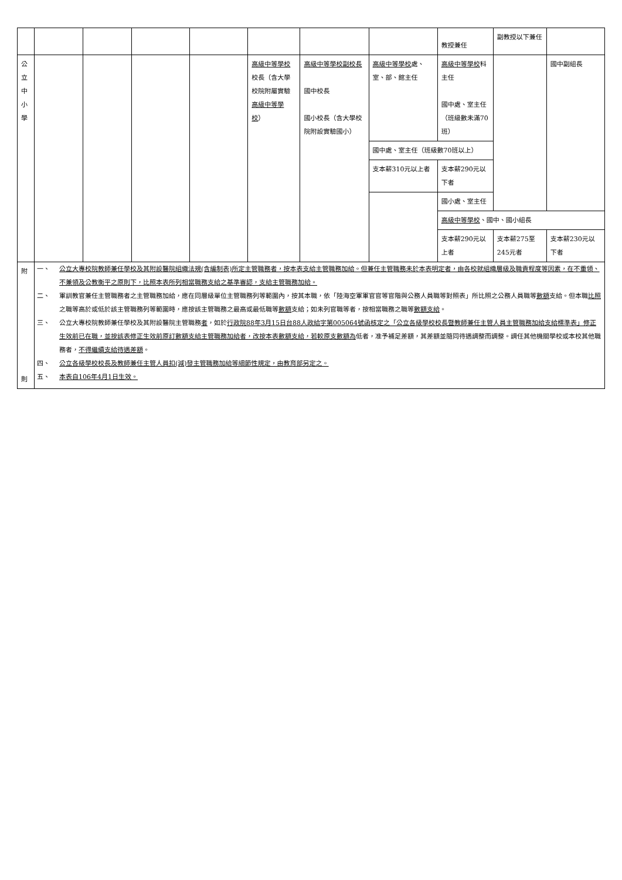| | | | | | | | | 教授兼任 | 副教授以下兼任 | |
| 公 立 中 小 學 | | | | | 高級中等學校 校長（含大學校院附屬實驗 高級中等學校 ） | 高級中等學校副校長 國中校長 國小校長（含大學校院附設實驗國小） | 高級中等學校 處、室、部、館主任 | 高級中等學校 科主任 國中處、室主任（班級數未滿70班） | | 國中副組長 |
| | | | | | | | 國中處、室主任（班級數70班以上） | | | |
| | | | | | | | 支本薪310元以上者 | 支本薪290元以下者 | | |
| | | | | | | | | 國小處、室主任 | | |
| | | | | | | | | 高級中等學校 、國中、國小組長 | | |
| | | | | | | | | 支本薪290元以上者 | 支本薪275至245元者 | 支本薪230元以下者 |
| 附 則 | / 一、 / 公立大專校院教師兼任學校及其附設醫院組織法規(含編制表)所定主管職務者，按本表支給主管職務加給。但兼任主管職務未於本表明定者，由各校就組織層級及職責程度等因素，在不重領、不兼領及公教衡平之原則下，比照本表所列相當職務支給之基準審認，支給主管職務加給。 / / 二、 / 軍訓教官兼任主管職務者之主管職務加給，應在同層級單位主管職務列等範圍內，按其本職，依「陸海空軍軍官官等官階與公務人員職等對照表」所比照之公務人員職等 數額 支給。但本職 比照 之職等高於或低於該主管職務列等範圍時，應按該主管職務之最高或最低職等 數額 支給；如未列官職等者，按相當職務之職等 數額支給 。 / / 三、 / 公立大專校院教師兼任學校及其附設醫院主管職務 者 ，如於 行政院88年3月15日台88人政給字第005064號函核定之「公立各級學校校長暨教師兼任主管人員主管職務加給支給標準表」修正生效前已在職，並按該表修正生效前原訂數額支給主管職務加給者，改按本表數額支給，若較原支數額為 低者，准予補足差額，其差額並隨同待遇調整而調整。調任其他機關學校或本校其他職務者， 不得繼續支給待遇差額 。 / / 四、 / 公立各級學校校長及教師兼任主管人員扣(減)發主管職務加給等細節性規定，由教育部另定之。 / / 五、 / 本表自106年4月1日生效。 / | | | | | | | | | |